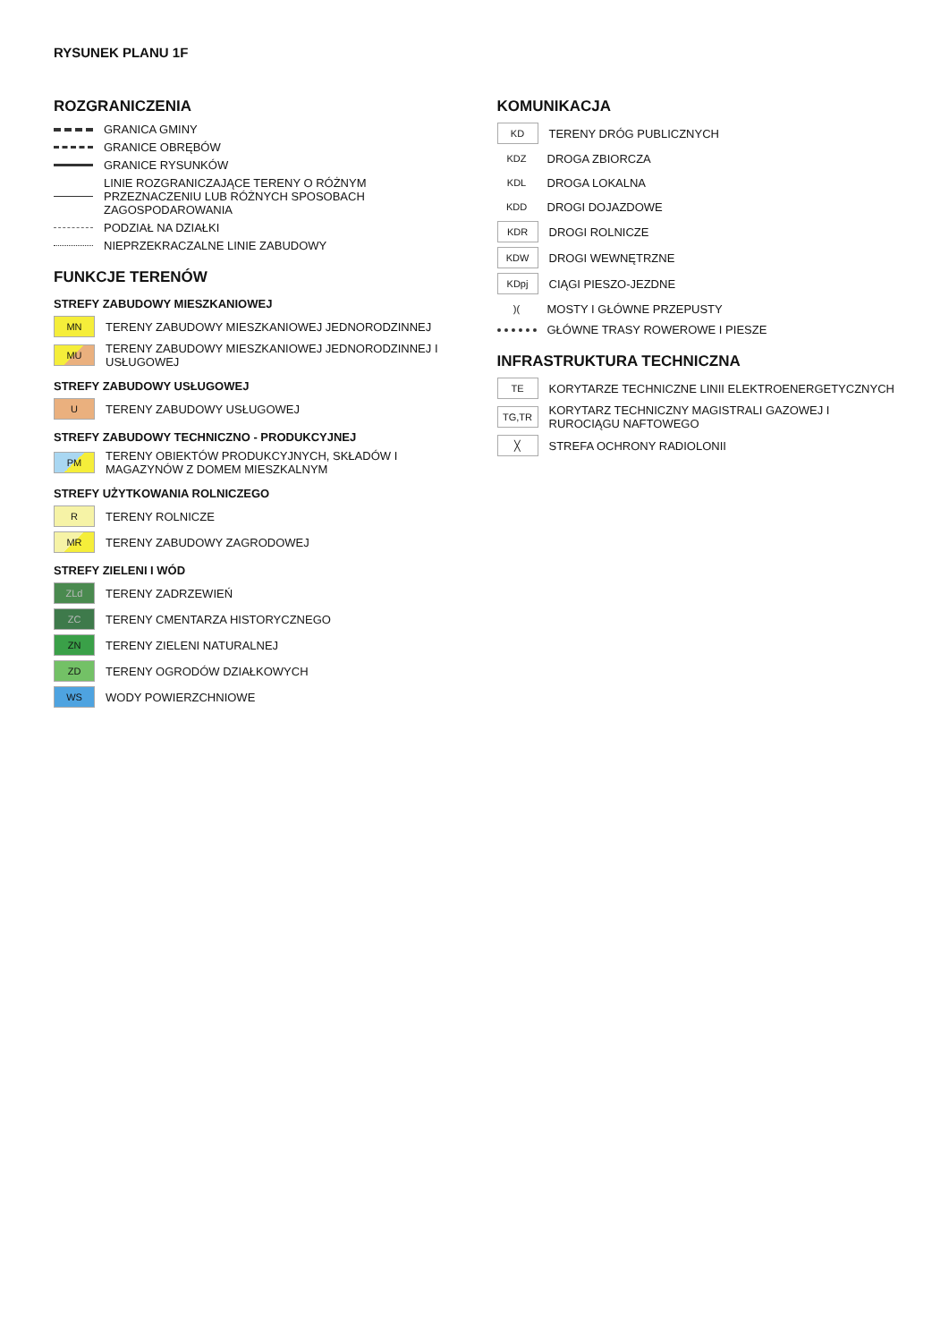RYSUNEK PLANU 1F
ROZGRANICZENIA
GRANICA GMINY
GRANICE OBRĘBÓW
GRANICE RYSUNKÓW
LINIE ROZGRANICZAJĄCE TERENY O RÓŻNYM PRZEZNACZENIU LUB RÓŻNYCH SPOSOBACH ZAGOSPODAROWANIA
PODZIAŁ NA DZIAŁKI
NIEPRZEKRACZALNE LINIE ZABUDOWY
FUNKCJE TERENÓW
STREFY ZABUDOWY MIESZKANIOWEJ
MN TERENY ZABUDOWY MIESZKANIOWEJ JEDNORODZINNEJ
MU TERENY ZABUDOWY MIESZKANIOWEJ JEDNORODZINNEJ I USŁUGOWEJ
STREFY ZABUDOWY USŁUGOWEJ
U TERENY ZABUDOWY USŁUGOWEJ
STREFY ZABUDOWY TECHNICZNO - PRODUKCYJNEJ
PM TERENY OBIEKTÓW PRODUKCYJNYCH, SKŁADÓW I MAGAZYNÓW Z DOMEM MIESZKALNYM
STREFY UŻYTKOWANIA ROLNICZEGO
R TERENY ROLNICZE
MR TERENY ZABUDOWY ZAGRODOWEJ
STREFY ZIELENI I WÓD
ZLd TERENY ZADRZEWIEŃ
ZC TERENY CMENTARZA HISTORYCZNEGO
ZN TERENY ZIELENI NATURALNEJ
ZD TERENY OGRODÓW DZIAŁKOWYCH
WS WODY POWIERZCHNIOWE
KOMUNIKACJA
KD TERENY DRÓG PUBLICZNYCH
KDZ DROGA ZBIORCZA
KDL DROGA LOKALNA
KDD DROGI DOJAZDOWE
KDR DROGI ROLNICZE
KDW DROGI WEWNĘTRZNE
KDpj CIĄGI PIESZO-JEZDNE
)(MOSTY I GŁÓWNE PRZEPUSTY
GŁÓWNE TRASY ROWEROWE I PIESZE
INFRASTRUKTURA TECHNICZNA
TE KORYTARZE TECHNICZNE LINII ELEKTROENERGETYCZNYCH
TG,TR KORYTARZ TECHNICZNY MAGISTRALI GAZOWEJ I RUROCIĄGU NAFTOWEGO
╳ STREFA OCHRONY RADIOLONII